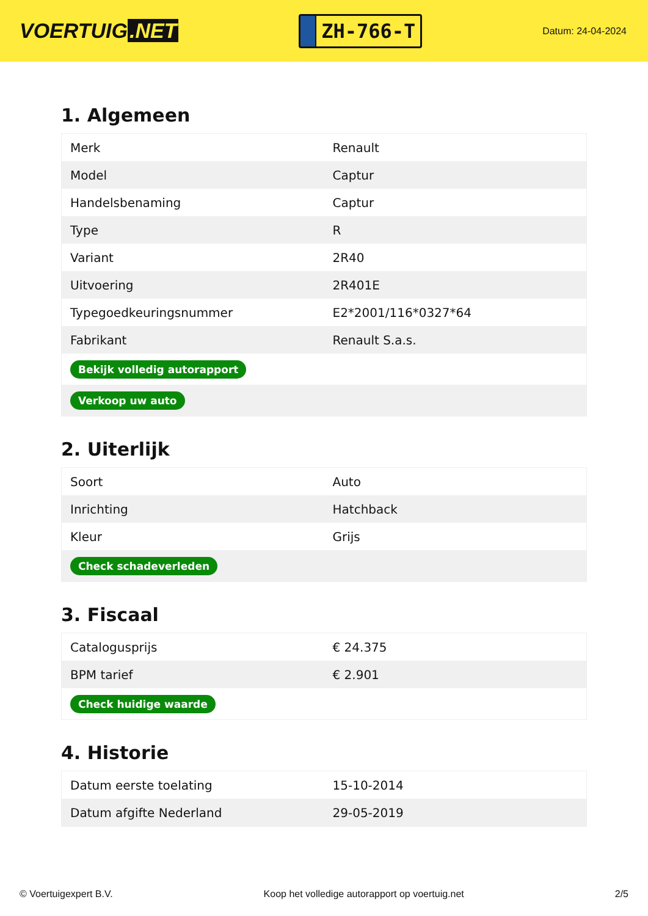VOERTUIG.NET
ZH-766-T
Datum: 24-04-2024
1. Algemeen
| Merk | Renault |
| Model | Captur |
| Handelsbenaming | Captur |
| Type | R |
| Variant | 2R40 |
| Uitvoering | 2R401E |
| Typegoedkeuringsnummer | E2*2001/116*0327*64 |
| Fabrikant | Renault S.a.s. |
| Bekijk volledig autorapport | |
| Verkoop uw auto | |
2. Uiterlijk
| Soort | Auto |
| Inrichting | Hatchback |
| Kleur | Grijs |
| Check schadeverleden | |
3. Fiscaal
| Catalogusprijs | € 24.375 |
| BPM tarief | € 2.901 |
| Check huidige waarde | |
4. Historie
| Datum eerste toelating | 15-10-2014 |
| Datum afgifte Nederland | 29-05-2019 |
© Voertuigexpert B.V. Koop het volledige autorapport op voertuig.net 2/5